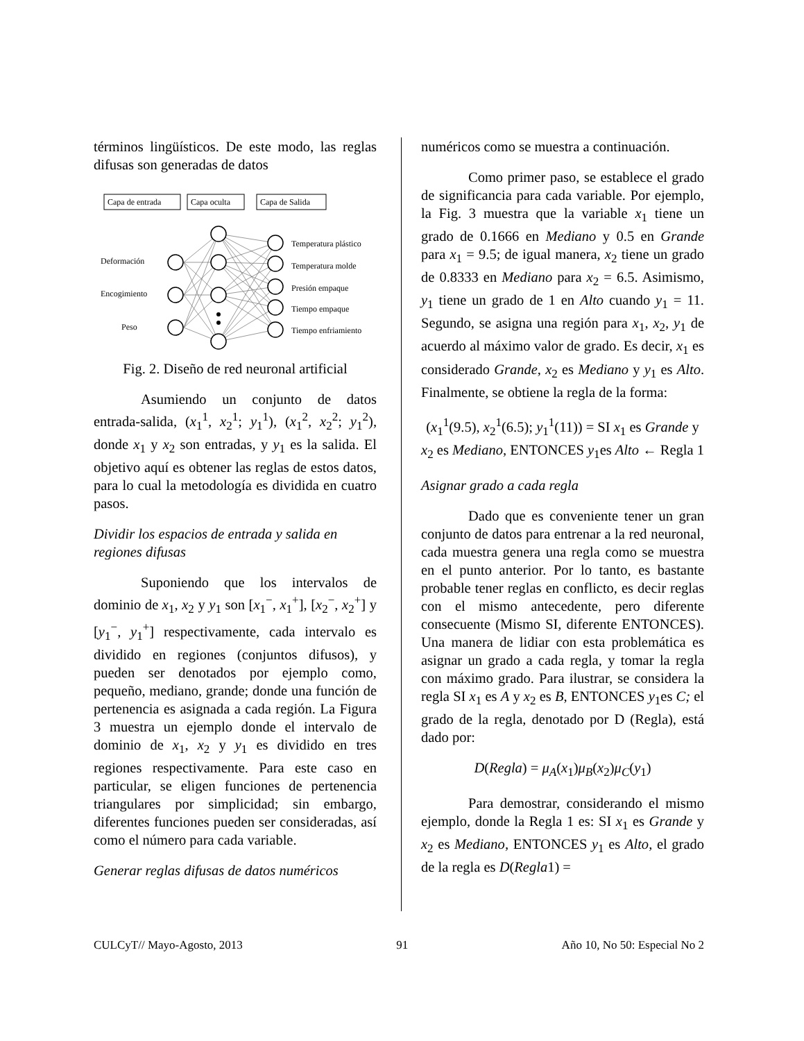términos lingüísticos. De este modo, las reglas difusas son generadas de datos
Capa de entrada
Capa oculta
Capa de Salida
Deformación
Encogimiento
Peso
Temperatura plástico
Temperatura molde
Presión empaque
Tiempo empaque
Tiempo enfriamiento
Fig. 2. Diseño de red neuronal artificial
Asumiendo un conjunto de datos entrada-salida, (x<sub>1</sub><sup>1</sup>, x<sub>2</sub><sup>1</sup>; y<sub>1</sub><sup>1</sup>), (x<sub>1</sub><sup>2</sup>, x<sub>2</sub><sup>2</sup>; y<sub>1</sub><sup>2</sup>), donde x<sub>1</sub> y x<sub>2</sub> son entradas, y y<sub>1</sub> es la salida. El objetivo aquí es obtener las reglas de estos datos, para lo cual la metodología es dividida en cuatro pasos.
Dividir los espacios de entrada y salida en regiones difusas
Suponiendo que los intervalos de dominio de x<sub>1</sub>, x<sub>2</sub> y y<sub>1</sub> son [x<sub>1</sub><sup>−</sup>, x<sub>1</sub><sup>+</sup>], [x<sub>2</sub><sup>−</sup>, x<sub>2</sub><sup>+</sup>] y [y<sub>1</sub><sup>−</sup>, y<sub>1</sub><sup>+</sup>] respectivamente, cada intervalo es dividido en regiones (conjuntos difusos), y pueden ser denotados por ejemplo como, pequeño, mediano, grande; donde una función de pertenencia es asignada a cada región. La Figura 3 muestra un ejemplo donde el intervalo de dominio de x<sub>1</sub>, x<sub>2</sub> y y<sub>1</sub> es dividido en tres regiones respectivamente. Para este caso en particular, se eligen funciones de pertenencia triangulares por simplicidad; sin embargo, diferentes funciones pueden ser consideradas, así como el número para cada variable.
Generar reglas difusas de datos numéricos
numéricos como se muestra a continuación.
Como primer paso, se establece el grado de significancia para cada variable. Por ejemplo, la Fig. 3 muestra que la variable x<sub>1</sub> tiene un grado de 0.1666 en Mediano y 0.5 en Grande para x<sub>1</sub> = 9.5; de igual manera, x<sub>2</sub> tiene un grado de 0.8333 en Mediano para x<sub>2</sub> = 6.5. Asimismo, y<sub>1</sub> tiene un grado de 1 en Alto cuando y<sub>1</sub> = 11. Segundo, se asigna una región para x<sub>1</sub>, x<sub>2</sub>, y<sub>1</sub> de acuerdo al máximo valor de grado. Es decir, x<sub>1</sub> es considerado Grande, x<sub>2</sub> es Mediano y y<sub>1</sub> es Alto. Finalmente, se obtiene la regla de la forma:
(x<sub>1</sub><sup>1</sup>(9.5), x<sub>2</sub><sup>1</sup>(6.5); y<sub>1</sub><sup>1</sup>(11)) = SI x<sub>1</sub> es Grande y x<sub>2</sub> es Mediano, ENTONCES y<sub>1</sub>es Alto ← Regla 1
Asignar grado a cada regla
Dado que es conveniente tener un gran conjunto de datos para entrenar a la red neuronal, cada muestra genera una regla como se muestra en el punto anterior. Por lo tanto, es bastante probable tener reglas en conflicto, es decir reglas con el mismo antecedente, pero diferente consecuente (Mismo SI, diferente ENTONCES). Una manera de lidiar con esta problemática es asignar un grado a cada regla, y tomar la regla con máximo grado. Para ilustrar, se considera la regla SI x<sub>1</sub> es A y x<sub>2</sub> es B, ENTONCES y<sub>1</sub>es C; el grado de la regla, denotado por D (Regla), está dado por:
D(Regla) = μ<sub>A</sub>(x<sub>1</sub>)μ<sub>B</sub>(x<sub>2</sub>)μ<sub>C</sub>(y<sub>1</sub>)
Para demostrar, considerando el mismo ejemplo, donde la Regla 1 es: SI x<sub>1</sub> es Grande y x<sub>2</sub> es Mediano, ENTONCES y<sub>1</sub> es Alto, el grado de la regla es D(Regla1) =
CULCyT// Mayo-Agosto, 2013 91 Año 10, No 50: Especial No 2